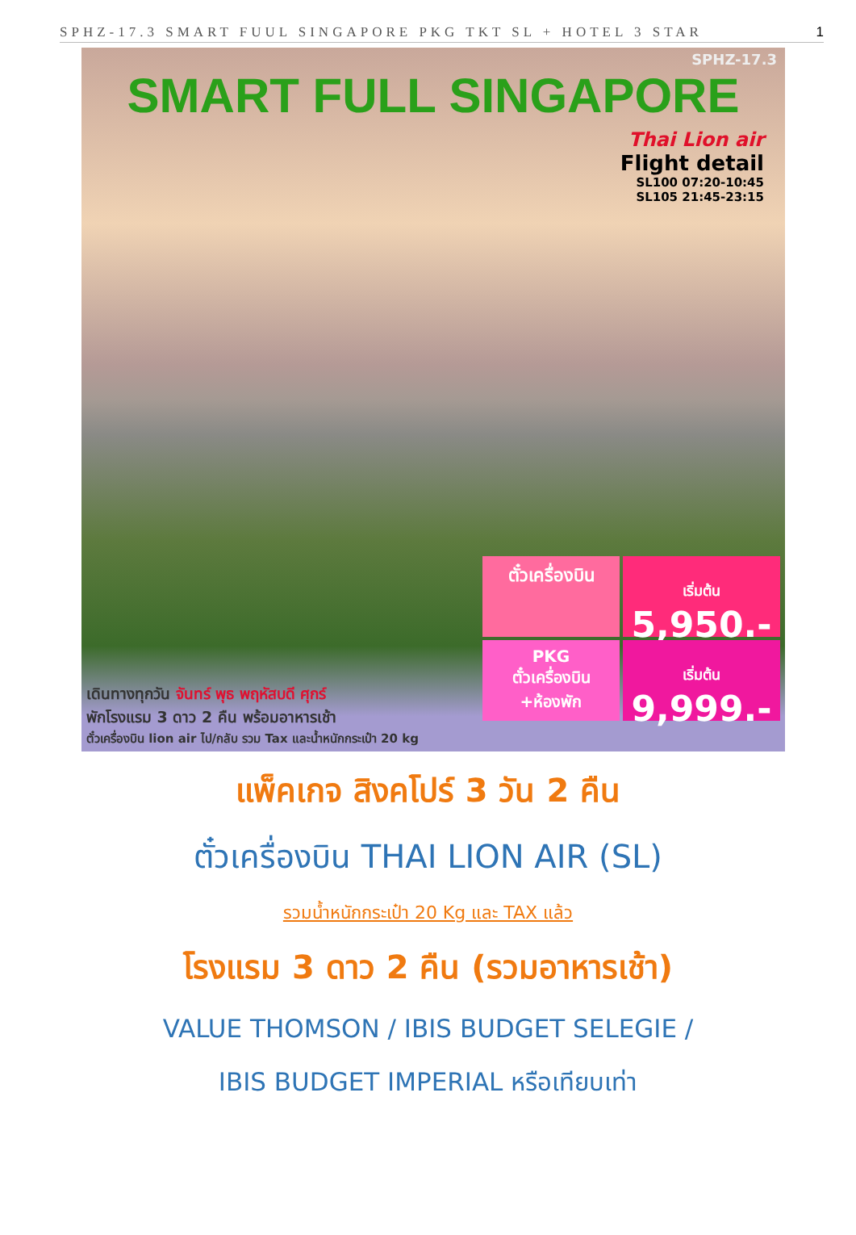SPHZ-17.3 SMART FUUL SINGAPORE PKG TKT SL + HOTEL 3 STAR 1
SPHZ-17.3
SMART FULL SINGAPORE
Thai Lion air
Flight detail
SL100 07:20-10:45
SL105 21:45-23:15
ตั๋วเครื่องบิน
เริ่มต้น
5,950.-
PKG
ตั๋วเครื่องบิน
+ห้องพัก
เริ่มต้น
9,999.-
เดินทางทุกวัน จันทร์ พุธ พฤหัสบดี ศุกร์
พักโรงแรม 3 ดาว 2 คืน พร้อมอาหารเช้า
ตั๋วเครื่องบิน lion air ไป/กลับ รวม Tax และน้ำหนักกระเป๋า 20 kg
แพ็คเกจ สิงคโปร์ 3 วัน 2 คืน
ตั๋วเครื่องบิน THAI LION AIR (SL)
รวมน้ำหนักกระเป๋า 20 Kg และ TAX แล้ว
โรงแรม 3 ดาว 2 คืน (รวมอาหารเช้า)
VALUE THOMSON / IBIS BUDGET SELEGIE /
IBIS BUDGET IMPERIAL หรือเทียบเท่า